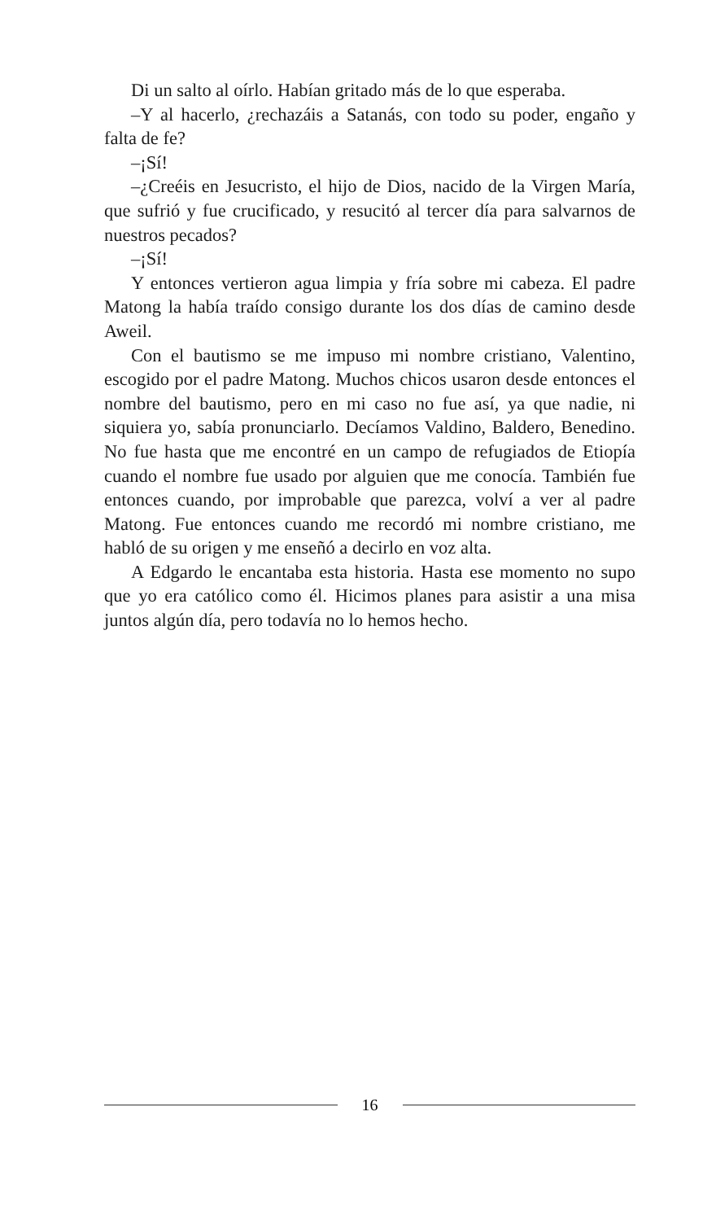Di un salto al oírlo. Habían gritado más de lo que esperaba.
–Y al hacerlo, ¿rechazáis a Satanás, con todo su poder, engaño y falta de fe?
–¡Sí!
–¿Creéis en Jesucristo, el hijo de Dios, nacido de la Virgen María, que sufrió y fue crucificado, y resucitó al tercer día para salvarnos de nuestros pecados?
–¡Sí!
Y entonces vertieron agua limpia y fría sobre mi cabeza. El padre Matong la había traído consigo durante los dos días de camino desde Aweil.
Con el bautismo se me impuso mi nombre cristiano, Valentino, escogido por el padre Matong. Muchos chicos usaron desde entonces el nombre del bautismo, pero en mi caso no fue así, ya que nadie, ni siquiera yo, sabía pronunciarlo. Decíamos Valdino, Baldero, Benedino. No fue hasta que me encontré en un campo de refugiados de Etiopía cuando el nombre fue usado por alguien que me conocía. También fue entonces cuando, por improbable que parezca, volví a ver al padre Matong. Fue entonces cuando me recordó mi nombre cristiano, me habló de su origen y me enseñó a decirlo en voz alta.
A Edgardo le encantaba esta historia. Hasta ese momento no supo que yo era católico como él. Hicimos planes para asistir a una misa juntos algún día, pero todavía no lo hemos hecho.
16